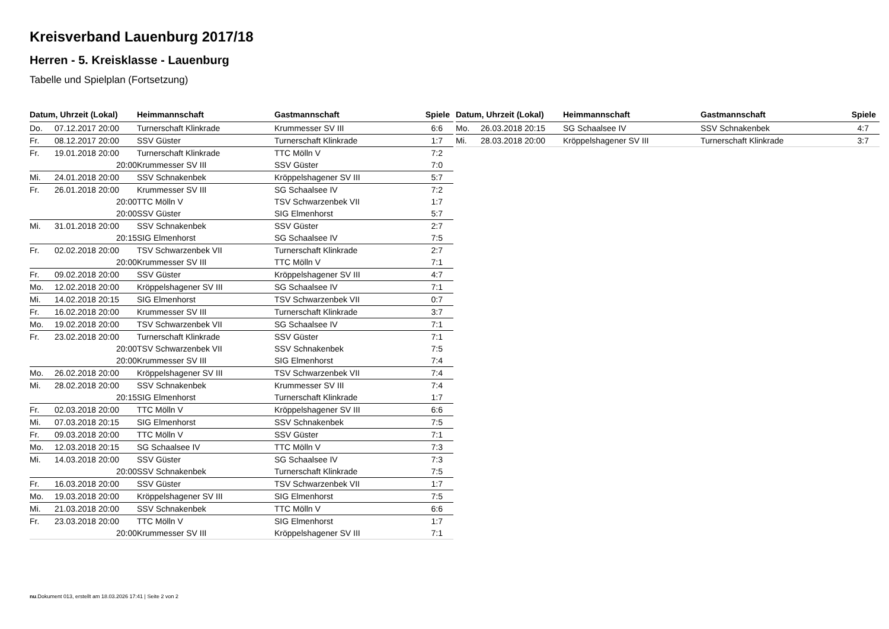Kreisverband Lauenburg 2017/18
Herren - 5. Kreisklasse - Lauenburg
Tabelle und Spielplan (Fortsetzung)
| Datum, Uhrzeit (Lokal) | | Heimmannschaft | Gastmannschaft | Spiele |
| --- | --- | --- | --- | --- |
| Do. | 07.12.2017 20:00 | Turnerschaft Klinkrade | Krummesser SV III | 6:6 |
| Fr. | 08.12.2017 20:00 | SSV Güster | Turnerschaft Klinkrade | 1:7 |
| Fr. | 19.01.2018 20:00 | Turnerschaft Klinkrade | TTC Mölln V | 7:2 |
| | 20:00 | Krummesser SV III | SSV Güster | 7:0 |
| Mi. | 24.01.2018 20:00 | SSV Schnakenbek | Kröppelshagener SV III | 5:7 |
| Fr. | 26.01.2018 20:00 | Krummesser SV III | SG Schaalsee IV | 7:2 |
| | 20:00 | TTC Mölln V | TSV Schwarzenbek VII | 1:7 |
| | 20:00 | SSV Güster | SIG Elmenhorst | 5:7 |
| Mi. | 31.01.2018 20:00 | SSV Schnakenbek | SSV Güster | 2:7 |
| | 20:15 | SIG Elmenhorst | SG Schaalsee IV | 7:5 |
| Fr. | 02.02.2018 20:00 | TSV Schwarzenbek VII | Turnerschaft Klinkrade | 2:7 |
| | 20:00 | Krummesser SV III | TTC Mölln V | 7:1 |
| Fr. | 09.02.2018 20:00 | SSV Güster | Kröppelshagener SV III | 4:7 |
| Mo. | 12.02.2018 20:00 | Kröppelshagener SV III | SG Schaalsee IV | 7:1 |
| Mi. | 14.02.2018 20:15 | SIG Elmenhorst | TSV Schwarzenbek VII | 0:7 |
| Fr. | 16.02.2018 20:00 | Krummesser SV III | Turnerschaft Klinkrade | 3:7 |
| Mo. | 19.02.2018 20:00 | TSV Schwarzenbek VII | SG Schaalsee IV | 7:1 |
| Fr. | 23.02.2018 20:00 | Turnerschaft Klinkrade | SSV Güster | 7:1 |
| | 20:00 | TSV Schwarzenbek VII | SSV Schnakenbek | 7:5 |
| | 20:00 | Krummesser SV III | SIG Elmenhorst | 7:4 |
| Mo. | 26.02.2018 20:00 | Kröppelshagener SV III | TSV Schwarzenbek VII | 7:4 |
| Mi. | 28.02.2018 20:00 | SSV Schnakenbek | Krummesser SV III | 7:4 |
| | 20:15 | SIG Elmenhorst | Turnerschaft Klinkrade | 1:7 |
| Fr. | 02.03.2018 20:00 | TTC Mölln V | Kröppelshagener SV III | 6:6 |
| Mi. | 07.03.2018 20:15 | SIG Elmenhorst | SSV Schnakenbek | 7:5 |
| Fr. | 09.03.2018 20:00 | TTC Mölln V | SSV Güster | 7:1 |
| Mo. | 12.03.2018 20:15 | SG Schaalsee IV | TTC Mölln V | 7:3 |
| Mi. | 14.03.2018 20:00 | SSV Güster | SG Schaalsee IV | 7:3 |
| | 20:00 | SSV Schnakenbek | Turnerschaft Klinkrade | 7:5 |
| Fr. | 16.03.2018 20:00 | SSV Güster | TSV Schwarzenbek VII | 1:7 |
| Mo. | 19.03.2018 20:00 | Kröppelshagener SV III | SIG Elmenhorst | 7:5 |
| Mi. | 21.03.2018 20:00 | SSV Schnakenbek | TTC Mölln V | 6:6 |
| Fr. | 23.03.2018 20:00 | TTC Mölln V | SIG Elmenhorst | 1:7 |
| | 20:00 | Krummesser SV III | Kröppelshagener SV III | 7:1 |
| Datum, Uhrzeit (Lokal) | | Heimmannschaft | Gastmannschaft | Spiele |
| --- | --- | --- | --- | --- |
| Mo. | 26.03.2018 20:15 | SG Schaalsee IV | SSV Schnakenbek | 4:7 |
| Mi. | 28.03.2018 20:00 | Kröppelshagener SV III | Turnerschaft Klinkrade | 3:7 |
nu.Dokument 013, erstellt am 18.03.2026 17:41 | Seite 2 von 2